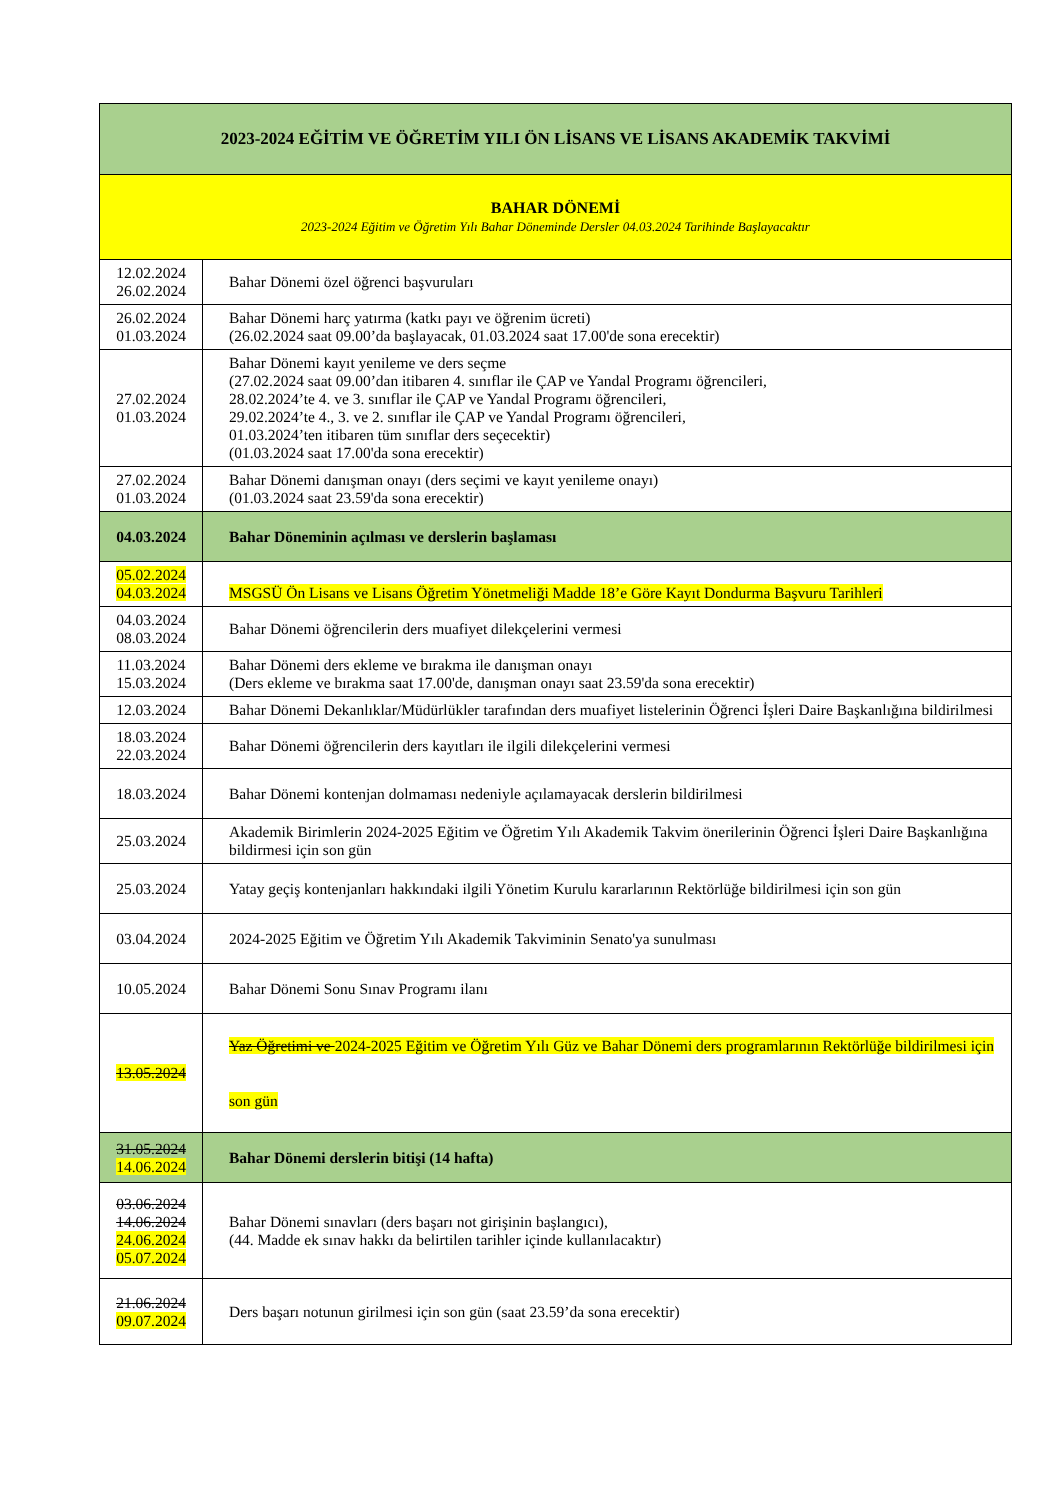| 2023-2024 EĞİTİM VE ÖĞRETİM YILI ÖN LİSANS VE LİSANS AKADEMİK TAKVİMİ | |
| --- | --- |
| BAHAR DÖNEMİ 2023-2024 Eğitim ve Öğretim Yılı Bahar Döneminde Dersler 04.03.2024 Tarihinde Başlayacaktır | |
| 12.02.2024 26.02.2024 | Bahar Dönemi özel öğrenci başvuruları |
| 26.02.2024 01.03.2024 | Bahar Dönemi harç yatırma (katkı payı ve öğrenim ücreti) (26.02.2024 saat 09.00’da başlayacak, 01.03.2024 saat 17.00'de sona erecektir) |
| 27.02.2024 01.03.2024 | Bahar Dönemi kayıt yenileme ve ders seçme (27.02.2024 saat 09.00’dan itibaren 4. sınıflar ile ÇAP ve Yandal Programı öğrencileri, 28.02.2024’te 4. ve 3. sınıflar ile ÇAP ve Yandal Programı öğrencileri, 29.02.2024’te 4., 3. ve 2. sınıflar ile ÇAP ve Yandal Programı öğrencileri, 01.03.2024’ten itibaren tüm sınıflar ders seçecektir) (01.03.2024 saat 17.00'da sona erecektir) |
| 27.02.2024 01.03.2024 | Bahar Dönemi danışman onayı (ders seçimi ve kayıt yenileme onayı) (01.03.2024 saat 23.59'da sona erecektir) |
| 04.03.2024 | Bahar Döneminin açılması ve derslerin başlaması |
| 05.02.2024 04.03.2024 | MSGSÜ Ön Lisans ve Lisans Öğretim Yönetmeliği Madde 18’e Göre Kayıt Dondurma Başvuru Tarihleri |
| 04.03.2024 08.03.2024 | Bahar Dönemi öğrencilerin ders muafiyet dilekçelerini vermesi |
| 11.03.2024 15.03.2024 | Bahar Dönemi ders ekleme ve bırakma ile danışman onayı (Ders ekleme ve bırakma saat 17.00'de, danışman onayı saat 23.59'da sona erecektir) |
| 12.03.2024 | Bahar Dönemi Dekanlıklar/Müdürlükler tarafından ders muafiyet listelerinin Öğrenci İşleri Daire Başkanlığına bildirilmesi |
| 18.03.2024 22.03.2024 | Bahar Dönemi öğrencilerin ders kayıtları ile ilgili dilekçelerini vermesi |
| 18.03.2024 | Bahar Dönemi kontenjan dolmaması nedeniyle açılamayacak derslerin bildirilmesi |
| 25.03.2024 | Akademik Birimlerin 2024-2025 Eğitim ve Öğretim Yılı Akademik Takvim önerilerinin Öğrenci İşleri Daire Başkanlığına bildirmesi için son gün |
| 25.03.2024 | Yatay geçiş kontenjanları hakkındaki ilgili Yönetim Kurulu kararlarının Rektörlüğe bildirilmesi için son gün |
| 03.04.2024 | 2024-2025 Eğitim ve Öğretim Yılı Akademik Takviminin Senato'ya sunulması |
| 10.05.2024 | Bahar Dönemi Sonu Sınav Programı ilanı |
| 13.05.2024 | Yaz Öğretimi ve 2024-2025 Eğitim ve Öğretim Yılı Güz ve Bahar Dönemi ders programlarının Rektörlüğe bildirilmesi için son gün |
| 31.05.2024 14.06.2024 | Bahar Dönemi derslerin bitişi (14 hafta) |
| 03.06.2024 14.06.2024 24.06.2024 05.07.2024 | Bahar Dönemi sınavları (ders başarı not girişinin başlangıcı), (44. Madde ek sınav hakkı da belirtilen tarihler içinde kullanılacaktır) |
| 21.06.2024 09.07.2024 | Ders başarı notunun girilmesi için son gün (saat 23.59’da sona erecektir) |